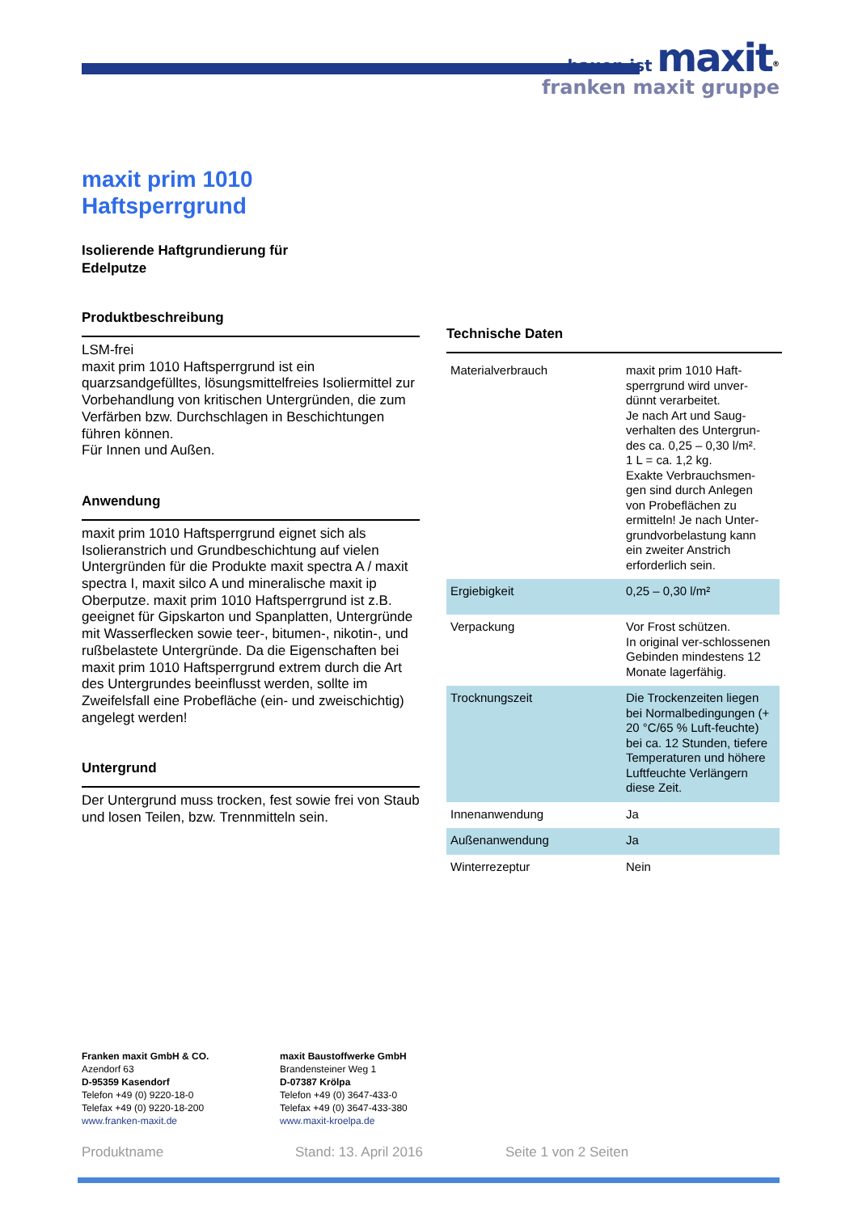bauen ist maxit<sup>®</sup>
franken maxit gruppe
maxit prim 1010
Haftsperrgrund
Isolierende Haftgrundierung für
Edelputze
Produktbeschreibung
LSM-frei
maxit prim 1010 Haftsperrgrund ist ein quarzsandgefülltes, lösungsmittelfreies Isoliermittel zur Vorbehandlung von kritischen Untergründen, die zum Verfärben bzw. Durchschlagen in Beschichtungen führen können.
Für Innen und Außen.
Anwendung
maxit prim 1010 Haftsperrgrund eignet sich als Isolieranstrich und Grundbeschichtung auf vielen Untergründen für die Produkte maxit spectra A / maxit spectra I, maxit silco A und mineralische maxit ip Oberputze. maxit prim 1010 Haftsperrgrund ist z.B. geeignet für Gipskarton und Spanplatten, Untergründe mit Wasserflecken sowie teer-, bitumen-, nikotin-, und rußbelastete Untergründe. Da die Eigenschaften bei maxit prim 1010 Haftsperrgrund extrem durch die Art des Untergrundes beeinflusst werden, sollte im Zweifelsfall eine Probefläche (ein- und zweischichtig) angelegt werden!
Untergrund
Der Untergrund muss trocken, fest sowie frei von Staub und losen Teilen, bzw. Trennmitteln sein.
Technische Daten
| Materialverbrauch | maxit prim 1010 Haft-sperrgrund wird unver-dünnt verarbeitet. Je nach Art und Saug-verhalten des Untergrun-des ca. 0,25 – 0,30 l/m². 1 L = ca. 1,2 kg. Exakte Verbrauchsmen-gen sind durch Anlegen von Probeflächen zu ermitteln! Je nach Unter-grundvorbelastung kann ein zweiter Anstrich erforderlich sein. |
| Ergiebigkeit | 0,25 – 0,30 l/m² |
| Verpackung | Vor Frost schützen. In original ver-schlossenen Gebinden mindestens 12 Monate lagerfähig. |
| Trocknungszeit | Die Trockenzeiten liegen bei Normalbedingungen (+ 20 °C/65 % Luft-feuchte) bei ca. 12 Stunden, tiefere Temperaturen und höhere Luftfeuchte Verlängern diese Zeit. |
| Innenanwendung | Ja |
| Außenanwendung | Ja |
| Winterrezeptur | Nein |
Franken maxit GmbH & CO.
Azendorf 63
D-95359 Kasendorf
Telefon +49 (0) 9220-18-0
Telefax +49 (0) 9220-18-200
www.franken-maxit.de
maxit Baustoffwerke GmbH
Brandensteiner Weg 1
D-07387 Krölpa
Telefon +49 (0) 3647-433-0
Telefax +49 (0) 3647-433-380
www.maxit-kroelpa.de
Produktname Stand: 13. April 2016 Seite 1 von 2 Seiten